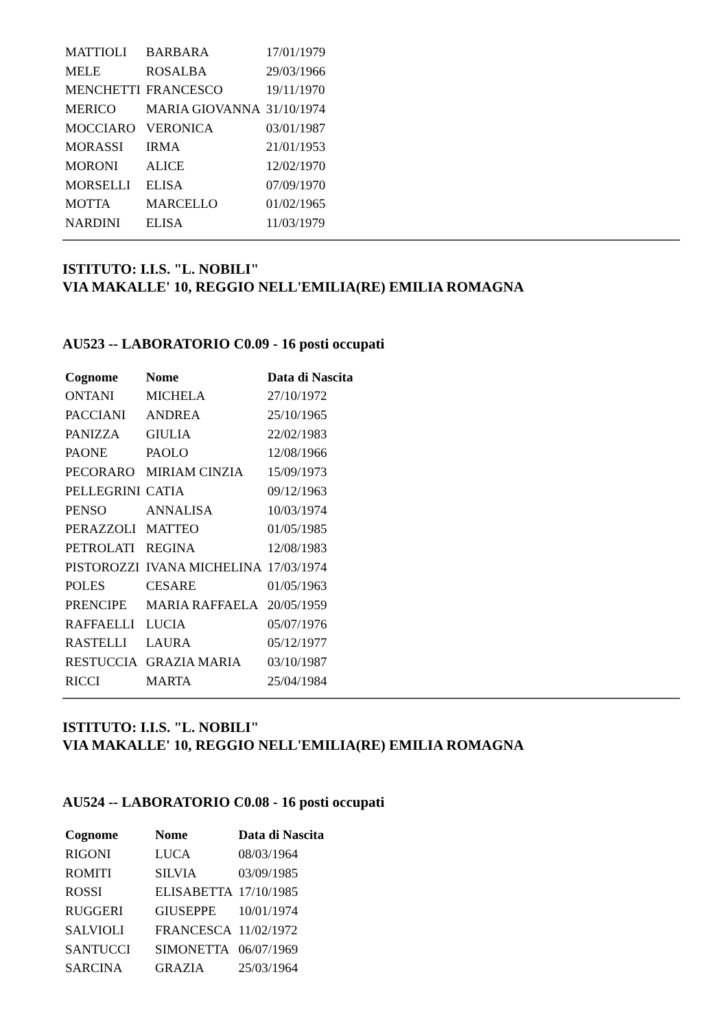| MATTIOLI | BARBARA | 17/01/1979 |
| MELE | ROSALBA | 29/03/1966 |
| MENCHETTI | FRANCESCO | 19/11/1970 |
| MERICO | MARIA GIOVANNA | 31/10/1974 |
| MOCCIARO | VERONICA | 03/01/1987 |
| MORASSI | IRMA | 21/01/1953 |
| MORONI | ALICE | 12/02/1970 |
| MORSELLI | ELISA | 07/09/1970 |
| MOTTA | MARCELLO | 01/02/1965 |
| NARDINI | ELISA | 11/03/1979 |
ISTITUTO: I.I.S. "L. NOBILI"
VIA MAKALLE' 10, REGGIO NELL'EMILIA(RE) EMILIA ROMAGNA
AU523 -- LABORATORIO C0.09 - 16 posti occupati
| Cognome | Nome | Data di Nascita |
| --- | --- | --- |
| ONTANI | MICHELA | 27/10/1972 |
| PACCIANI | ANDREA | 25/10/1965 |
| PANIZZA | GIULIA | 22/02/1983 |
| PAONE | PAOLO | 12/08/1966 |
| PECORARO | MIRIAM CINZIA | 15/09/1973 |
| PELLEGRINI | CATIA | 09/12/1963 |
| PENSO | ANNALISA | 10/03/1974 |
| PERAZZOLI | MATTEO | 01/05/1985 |
| PETROLATI | REGINA | 12/08/1983 |
| PISTOROZZI | IVANA MICHELINA | 17/03/1974 |
| POLES | CESARE | 01/05/1963 |
| PRENCIPE | MARIA RAFFAELA | 20/05/1959 |
| RAFFAELLI | LUCIA | 05/07/1976 |
| RASTELLI | LAURA | 05/12/1977 |
| RESTUCCIA | GRAZIA MARIA | 03/10/1987 |
| RICCI | MARTA | 25/04/1984 |
ISTITUTO: I.I.S. "L. NOBILI"
VIA MAKALLE' 10, REGGIO NELL'EMILIA(RE) EMILIA ROMAGNA
AU524 -- LABORATORIO C0.08 - 16 posti occupati
| Cognome | Nome | Data di Nascita |
| --- | --- | --- |
| RIGONI | LUCA | 08/03/1964 |
| ROMITI | SILVIA | 03/09/1985 |
| ROSSI | ELISABETTA | 17/10/1985 |
| RUGGERI | GIUSEPPE | 10/01/1974 |
| SALVIOLI | FRANCESCA | 11/02/1972 |
| SANTUCCI | SIMONETTA | 06/07/1969 |
| SARCINA | GRAZIA | 25/03/1964 |